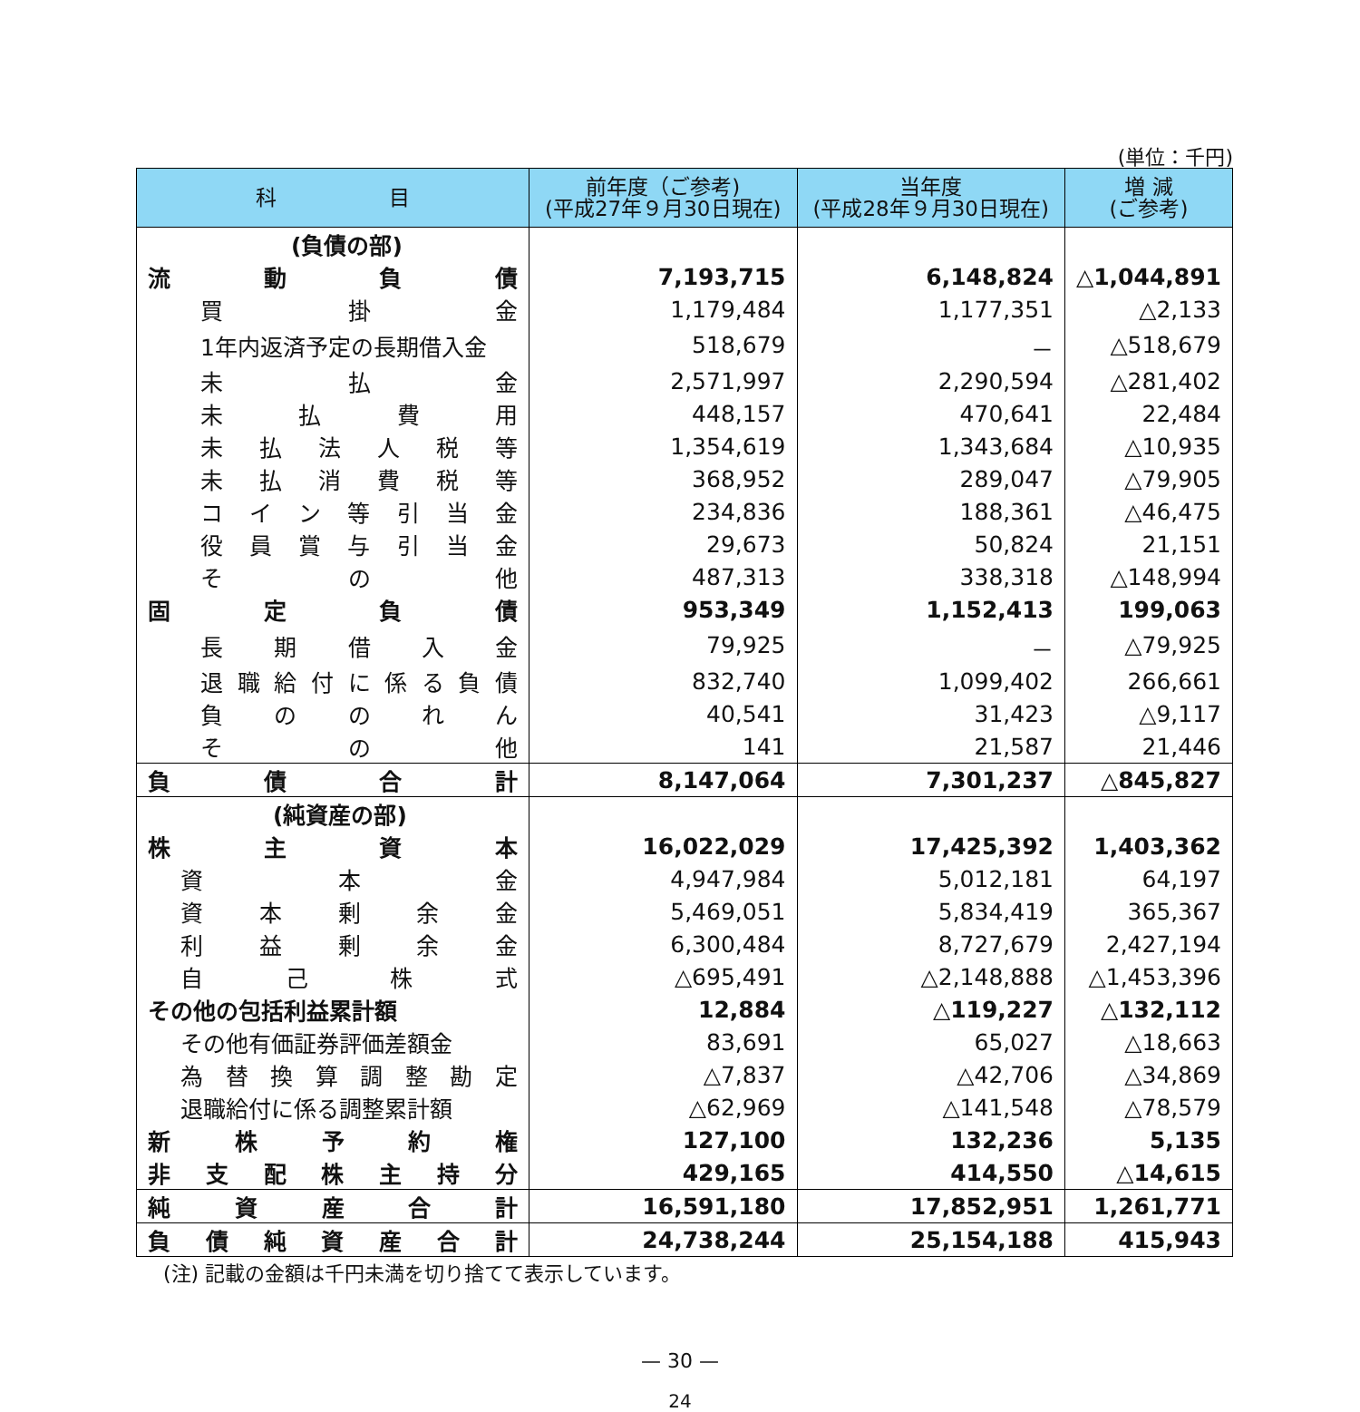(単位：千円)
| 科 目 | 前年度（ご参考) (平成27年９月30日現在) | 当年度 (平成28年９月30日現在) | 増 減 (ご参考) |
| --- | --- | --- | --- |
| (負債の部) | | | |
| 流 動 負 債 | 7,193,715 | 6,148,824 | △1,044,891 |
| 買 掛 金 | 1,179,484 | 1,177,351 | △2,133 |
| 1年内返済予定の長期借入金 | 518,679 | － | △518,679 |
| 未 払 金 | 2,571,997 | 2,290,594 | △281,402 |
| 未 払 費 用 | 448,157 | 470,641 | 22,484 |
| 未 払 法 人 税 等 | 1,354,619 | 1,343,684 | △10,935 |
| 未 払 消 費 税 等 | 368,952 | 289,047 | △79,905 |
| コ イ ン 等 引 当 金 | 234,836 | 188,361 | △46,475 |
| 役 員 賞 与 引 当 金 | 29,673 | 50,824 | 21,151 |
| そ の 他 | 487,313 | 338,318 | △148,994 |
| 固 定 負 債 | 953,349 | 1,152,413 | 199,063 |
| 長 期 借 入 金 | 79,925 | － | △79,925 |
| 退 職 給 付 に 係 る 負 債 | 832,740 | 1,099,402 | 266,661 |
| 負 の の れ ん | 40,541 | 31,423 | △9,117 |
| そ の 他 | 141 | 21,587 | 21,446 |
| 負 債 合 計 | 8,147,064 | 7,301,237 | △845,827 |
| (純資産の部) | | | |
| 株 主 資 本 | 16,022,029 | 17,425,392 | 1,403,362 |
| 資 本 金 | 4,947,984 | 5,012,181 | 64,197 |
| 資 本 剰 余 金 | 5,469,051 | 5,834,419 | 365,367 |
| 利 益 剰 余 金 | 6,300,484 | 8,727,679 | 2,427,194 |
| 自 己 株 式 | △695,491 | △2,148,888 | △1,453,396 |
| その他の包括利益累計額 | 12,884 | △119,227 | △132,112 |
| その他有価証券評価差額金 | 83,691 | 65,027 | △18,663 |
| 為 替 換 算 調 整 勘 定 | △7,837 | △42,706 | △34,869 |
| 退職給付に係る調整累計額 | △62,969 | △141,548 | △78,579 |
| 新 株 予 約 権 | 127,100 | 132,236 | 5,135 |
| 非 支 配 株 主 持 分 | 429,165 | 414,550 | △14,615 |
| 純 資 産 合 計 | 16,591,180 | 17,852,951 | 1,261,771 |
| 負 債 純 資 産 合 計 | 24,738,244 | 25,154,188 | 415,943 |
(注) 記載の金額は千円未満を切り捨てて表示しています。
— 30 —
24